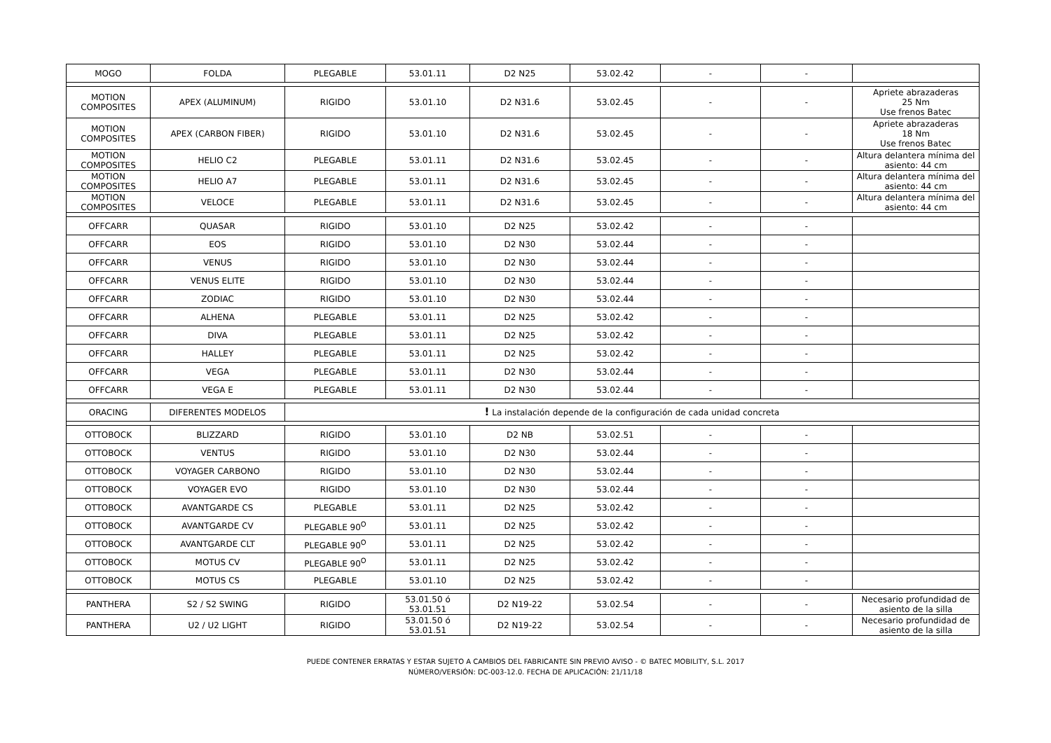| MOGO | FOLDA | PLEGABLE | 53.01.11 | D2 N25 | 53.02.42 | - | - | |
| MOTION COMPOSITES | APEX (ALUMINUM) | RIGIDO | 53.01.10 | D2 N31.6 | 53.02.45 | - | - | Apriete abrazaderas 25 Nm Use frenos Batec |
| MOTION COMPOSITES | APEX (CARBON FIBER) | RIGIDO | 53.01.10 | D2 N31.6 | 53.02.45 | - | - | Apriete abrazaderas 18 Nm Use frenos Batec |
| MOTION COMPOSITES | HELIO C2 | PLEGABLE | 53.01.11 | D2 N31.6 | 53.02.45 | - | - | Altura delantera mínima del asiento: 44 cm |
| MOTION COMPOSITES | HELIO A7 | PLEGABLE | 53.01.11 | D2 N31.6 | 53.02.45 | - | - | Altura delantera mínima del asiento: 44 cm |
| MOTION COMPOSITES | VELOCE | PLEGABLE | 53.01.11 | D2 N31.6 | 53.02.45 | - | - | Altura delantera mínima del asiento: 44 cm |
| OFFCARR | QUASAR | RIGIDO | 53.01.10 | D2 N25 | 53.02.42 | - | - | |
| OFFCARR | EOS | RIGIDO | 53.01.10 | D2 N30 | 53.02.44 | - | - | |
| OFFCARR | VENUS | RIGIDO | 53.01.10 | D2 N30 | 53.02.44 | - | - | |
| OFFCARR | VENUS ELITE | RIGIDO | 53.01.10 | D2 N30 | 53.02.44 | - | - | |
| OFFCARR | ZODIAC | RIGIDO | 53.01.10 | D2 N30 | 53.02.44 | - | - | |
| OFFCARR | ALHENA | PLEGABLE | 53.01.11 | D2 N25 | 53.02.42 | - | - | |
| OFFCARR | DIVA | PLEGABLE | 53.01.11 | D2 N25 | 53.02.42 | - | - | |
| OFFCARR | HALLEY | PLEGABLE | 53.01.11 | D2 N25 | 53.02.42 | - | - | |
| OFFCARR | VEGA | PLEGABLE | 53.01.11 | D2 N30 | 53.02.44 | - | - | |
| OFFCARR | VEGA E | PLEGABLE | 53.01.11 | D2 N30 | 53.02.44 | - | - | |
| ORACING | DIFERENTES MODELOS | ! La instalación depende de la configuración de cada unidad concreta | | | | | | |
| OTTOBOCK | BLIZZARD | RIGIDO | 53.01.10 | D2 NB | 53.02.51 | - | - | |
| OTTOBOCK | VENTUS | RIGIDO | 53.01.10 | D2 N30 | 53.02.44 | - | - | |
| OTTOBOCK | VOYAGER CARBONO | RIGIDO | 53.01.10 | D2 N30 | 53.02.44 | - | - | |
| OTTOBOCK | VOYAGER EVO | RIGIDO | 53.01.10 | D2 N30 | 53.02.44 | - | - | |
| OTTOBOCK | AVANTGARDE CS | PLEGABLE | 53.01.11 | D2 N25 | 53.02.42 | - | - | |
| OTTOBOCK | AVANTGARDE CV | PLEGABLE 90<sup>O</sup> | 53.01.11 | D2 N25 | 53.02.42 | - | - | |
| OTTOBOCK | AVANTGARDE CLT | PLEGABLE 90<sup>O</sup> | 53.01.11 | D2 N25 | 53.02.42 | - | - | |
| OTTOBOCK | MOTUS CV | PLEGABLE 90<sup>O</sup> | 53.01.11 | D2 N25 | 53.02.42 | - | - | |
| OTTOBOCK | MOTUS CS | PLEGABLE | 53.01.10 | D2 N25 | 53.02.42 | - | - | |
| PANTHERA | S2 / S2 SWING | RIGIDO | 53.01.50 ó 53.01.51 | D2 N19-22 | 53.02.54 | - | - | Necesario profundidad de asiento de la silla |
| PANTHERA | U2 / U2 LIGHT | RIGIDO | 53.01.50 ó 53.01.51 | D2 N19-22 | 53.02.54 | - | - | Necesario profundidad de asiento de la silla |
PUEDE CONTENER ERRATAS Y ESTAR SUJETO A CAMBIOS DEL FABRICANTE SIN PREVIO AVISO - © BATEC MOBILITY, S.L. 2017
NÚMERO/VERSIÓN: DC-003-12.0. FECHA DE APLICACIÓN: 21/11/18